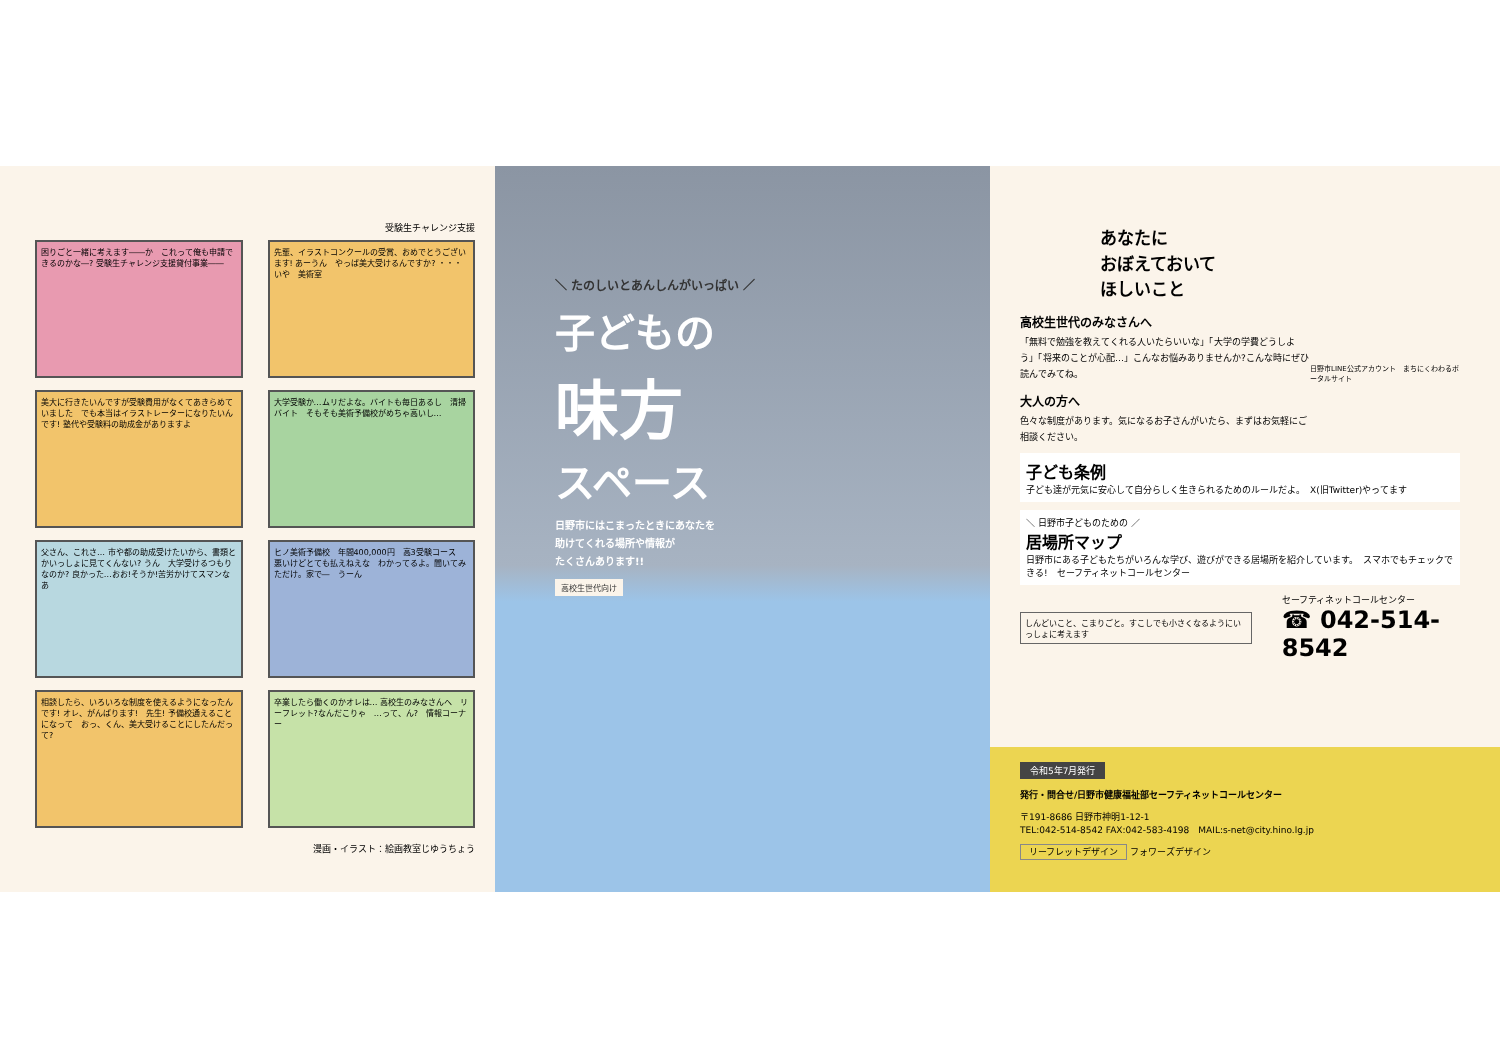受験生チャレンジ支援
困りごと一緒に考えます――か　これって俺も申請できるのかな―? 受験生チャレンジ支援貸付事業――
先輩、イラストコンクールの受賞、おめでとうございます! あーうん　やっぱ美大受けるんですか? ・・・いや　美術室
美大に行きたいんですが受験費用がなくてあきらめていました　でも本当はイラストレーターになりたいんです! 塾代や受験料の助成金がありますよ
大学受験か…ムリだよな。バイトも毎日あるし　清掃バイト　そもそも美術予備校がめちゃ高いし…
父さん、これさ… 市や都の助成受けたいから、書類とかいっしょに見てくんない? うん　大学受けるつもりなのか? 良かった…おお!そうか!苦労かけてスマンなあ
ヒノ美術予備校　年間400,000円　高3受験コース　悪いけどとても払えねえな　わかってるよ。聞いてみただけ。家で―　うーん
相談したら、いろいろな制度を使えるようになったんです! オレ、がんばります!　先生! 予備校通えることになって　おっ、くん、美大受けることにしたんだって?
卒業したら働くのかオレは… 高校生のみなさんへ　リーフレット?なんだこりゃ　…って、ん?　情報コーナー
漫画・イラスト：絵画教室じゆうちょう
＼ たのしいとあんしんがいっぱい ／
子どもの
味方
スペース
日野市にはこまったときにあなたを
助けてくれる場所や情報が
たくさんあります!!
高校生世代向け
あなたに
おぼえておいて
ほしいこと
高校生世代のみなさんへ
「無料で勉強を教えてくれる人いたらいいな」「大学の学費どうしよう」「将来のことが心配…」こんなお悩みありませんか?こんな時にぜひ読んでみてね。
大人の方へ
色々な制度があります。気になるお子さんがいたら、まずはお気軽にご相談ください。
日野市LINE公式アカウント　まちにくわわるポータルサイト
子ども条例
子ども達が元気に安心して自分らしく生きられるためのルールだよ。　X(旧Twitter)やってます
＼ 日野市子どものための ／
居場所マップ
日野市にある子どもたちがいろんな学び、遊びができる居場所を紹介しています。　スマホでもチェックできる!　セーフティネットコールセンター
しんどいこと、こまりごと。すこしでも小さくなるようにいっしょに考えます
セーフティネットコールセンター
☎ 042-514-8542
令和5年7月発行
発行・問合せ/日野市健康福祉部セーフティネットコールセンター
〒191-8686 日野市神明1-12-1
TEL:042-514-8542 FAX:042-583-4198　MAIL:s-net@city.hino.lg.jp
リーフレットデザイン フォワーズデザイン